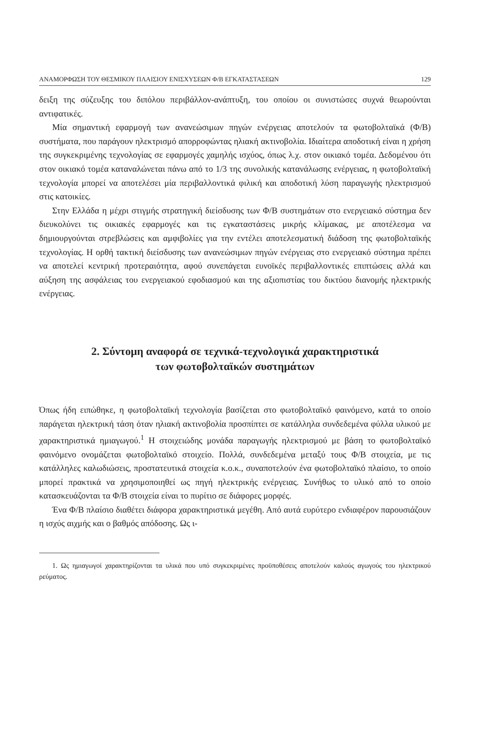ΑΝΑΜΟΡΦΩΣΗ ΤΟΥ ΘΕΣΜΙΚΟΥ ΠΛΑΙΣΙΟΥ ΕΝΙΣΧΥΣΕΩΝ Φ/Β ΕΓΚΑΤΑΣΤΑΣΕΩΝ 129
δειξη της σύζευξης του διπόλου περιβάλλον-ανάπτυξη, του οποίου οι συνιστώσες συχνά θεωρούνται αντιφατικές.
Μία σημαντική εφαρμογή των ανανεώσιμων πηγών ενέργειας αποτελούν τα φωτοβολταϊκά (Φ/Β) συστήματα, που παράγουν ηλεκτρισμό απορροφώντας ηλιακή ακτινοβολία. Ιδιαίτερα αποδοτική είναι η χρήση της συγκεκριμένης τεχνολογίας σε εφαρμογές χαμηλής ισχύος, όπως λ.χ. στον οικιακό τομέα. Δεδομένου ότι στον οικιακό τομέα καταναλώνεται πάνω από το 1/3 της συνολικής κατανάλωσης ενέργειας, η φωτοβολταϊκή τεχνολογία μπορεί να αποτελέσει μία περιβαλλοντικά φιλική και αποδοτική λύση παραγωγής ηλεκτρισμού στις κατοικίες.
Στην Ελλάδα η μέχρι στιγμής στρατηγική διείσδυσης των Φ/Β συστημάτων στο ενεργειακό σύστημα δεν διευκολύνει τις οικιακές εφαρμογές και τις εγκαταστάσεις μικρής κλίμακας, με αποτέλεσμα να δημιουργούνται στρεβλώσεις και αμφιβολίες για την εντέλει αποτελεσματική διάδοση της φωτοβολταϊκής τεχνολογίας. Η ορθή τακτική διείσδυσης των ανανεώσιμων πηγών ενέργειας στο ενεργειακό σύστημα πρέπει να αποτελεί κεντρική προτεραιότητα, αφού συνεπάγεται ευνοϊκές περιβαλλοντικές επιπτώσεις αλλά και αύξηση της ασφάλειας του ενεργειακού εφοδιασμού και της αξιοπιστίας του δικτύου διανομής ηλεκτρικής ενέργειας.
2. Σύντομη αναφορά σε τεχνικά-τεχνολογικά χαρακτηριστικά
των φωτοβολταϊκών συστημάτων
Όπως ήδη ειπώθηκε, η φωτοβολταϊκή τεχνολογία βασίζεται στο φωτοβολταϊκό φαινόμενο, κατά το οποίο παράγεται ηλεκτρική τάση όταν ηλιακή ακτινοβολία προσπίπτει σε κατάλληλα συνδεδεμένα φύλλα υλικού με χαρακτηριστικά ημιαγωγού.<sup>1</sup> Η στοιχειώδης μονάδα παραγωγής ηλεκτρισμού με βάση το φωτοβολταϊκό φαινόμενο ονομάζεται φωτοβολταϊκό στοιχείο. Πολλά, συνδεδεμένα μεταξύ τους Φ/Β στοιχεία, με τις κατάλληλες καλωδιώσεις, προστατευτικά στοιχεία κ.ο.κ., συναποτελούν ένα φωτοβολταϊκό πλαίσιο, το οποίο μπορεί πρακτικά να χρησιμοποιηθεί ως πηγή ηλεκτρικής ενέργειας. Συνήθως το υλικό από το οποίο κατασκευάζονται τα Φ/Β στοιχεία είναι το πυρίτιο σε διάφορες μορφές.
Ένα Φ/Β πλαίσιο διαθέτει διάφορα χαρακτηριστικά μεγέθη. Από αυτά ευρύτερο ενδιαφέρον παρουσιάζουν η ισχύς αιχμής και ο βαθμός απόδοσης. Ως ι-
1. Ως ημιαγωγοί χαρακτηρίζονται τα υλικά που υπό συγκεκριμένες προϋποθέσεις αποτελούν καλούς αγωγούς του ηλεκτρικού ρεύματος.